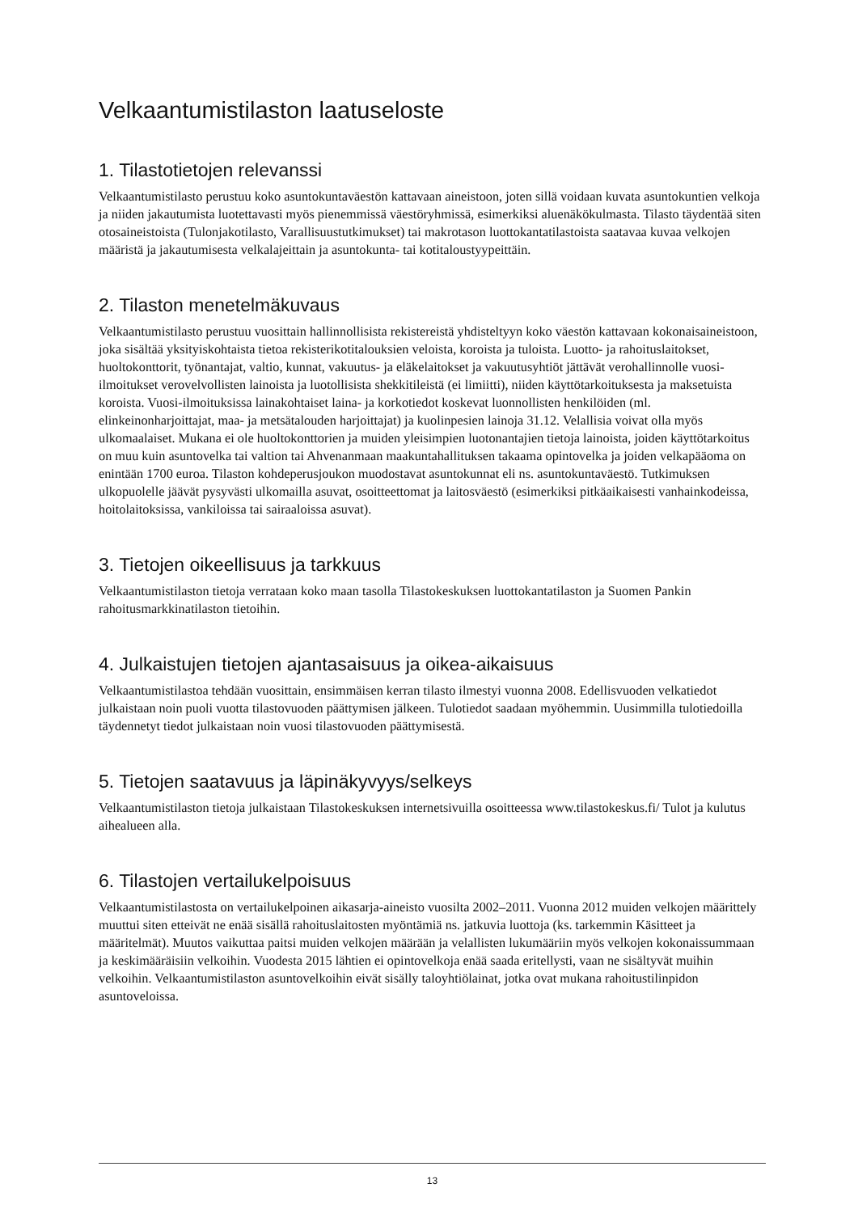Velkaantumistilaston laatuseloste
1. Tilastotietojen relevanssi
Velkaantumistilasto perustuu koko asuntokuntaväestön kattavaan aineistoon, joten sillä voidaan kuvata asuntokuntien velkoja ja niiden jakautumista luotettavasti myös pienemmissä väestöryhmissä, esimerkiksi aluenäkökulmasta. Tilasto täydentää siten otosaineistoista (Tulonjakotilasto, Varallisuustutkimukset) tai makrotason luottokantatilastoista saatavaa kuvaa velkojen määristä ja jakautumisesta velkalajeittain ja asuntokunta- tai kotitaloustyypeittäin.
2. Tilaston menetelmäkuvaus
Velkaantumistilasto perustuu vuosittain hallinnollisista rekistereistä yhdisteltyyn koko väestön kattavaan kokonaisaineistoon, joka sisältää yksityiskohtaista tietoa rekisterikotitalouksien veloista, koroista ja tuloista. Luotto- ja rahoituslaitokset, huoltokonttorit, työnantajat, valtio, kunnat, vakuutus- ja eläkelaitokset ja vakuutusyhtiöt jättävät verohallinnolle vuosi-ilmoitukset verovelvollisten lainoista ja luotollisista shekkitileistä (ei limiitti), niiden käyttötarkoituksesta ja maksetuista koroista. Vuosi-ilmoituksissa lainakohtaiset laina- ja korkotiedot koskevat luonnollisten henkilöiden (ml. elinkeinonharjoittajat, maa- ja metsätalouden harjoittajat) ja kuolinpesien lainoja 31.12. Velallisia voivat olla myös ulkomaalaiset. Mukana ei ole huoltokonttorien ja muiden yleisimpien luotonantajien tietoja lainoista, joiden käyttötarkoitus on muu kuin asuntovelka tai valtion tai Ahvenanmaan maakuntahallituksen takaama opintovelka ja joiden velkapääoma on enintään 1700 euroa. Tilaston kohdeperusjoukon muodostavat asuntokunnat eli ns. asuntokuntaväestö. Tutkimuksen ulkopuolelle jäävät pysyvästi ulkomailla asuvat, osoitteettomat ja laitosväestö (esimerkiksi pitkäaikaisesti vanhainkodeissa, hoitolaitoksissa, vankiloissa tai sairaaloissa asuvat).
3. Tietojen oikeellisuus ja tarkkuus
Velkaantumistilaston tietoja verrataan koko maan tasolla Tilastokeskuksen luottokantatilaston ja Suomen Pankin rahoitusmarkkinatilaston tietoihin.
4. Julkaistujen tietojen ajantasaisuus ja oikea-aikaisuus
Velkaantumistilastoa tehdään vuosittain, ensimmäisen kerran tilasto ilmestyi vuonna 2008. Edellisvuoden velkatiedot julkaistaan noin puoli vuotta tilastovuoden päättymisen jälkeen. Tulotiedot saadaan myöhemmin. Uusimmilla tulotiedoilla täydennetyt tiedot julkaistaan noin vuosi tilastovuoden päättymisestä.
5. Tietojen saatavuus ja läpinäkyvyys/selkeys
Velkaantumistilaston tietoja julkaistaan Tilastokeskuksen internetsivuilla osoitteessa www.tilastokeskus.fi/ Tulot ja kulutus aihealueen alla.
6. Tilastojen vertailukelpoisuus
Velkaantumistilastosta on vertailukelpoinen aikasarja-aineisto vuosilta 2002–2011. Vuonna 2012 muiden velkojen määrittely muuttui siten etteivät ne enää sisällä rahoituslaitosten myöntämiä ns. jatkuvia luottoja (ks. tarkemmin Käsitteet ja määritelmät). Muutos vaikuttaa paitsi muiden velkojen määrään ja velallisten lukumääriin myös velkojen kokonaissummaan ja keskimääräisiin velkoihin. Vuodesta 2015 lähtien ei opintovelkoja enää saada eritellysti, vaan ne sisältyvät muihin velkoihin. Velkaantumistilaston asuntovelkoihin eivät sisälly taloyhtiölainat, jotka ovat mukana rahoitustilinpidon asuntoveloissa.
13